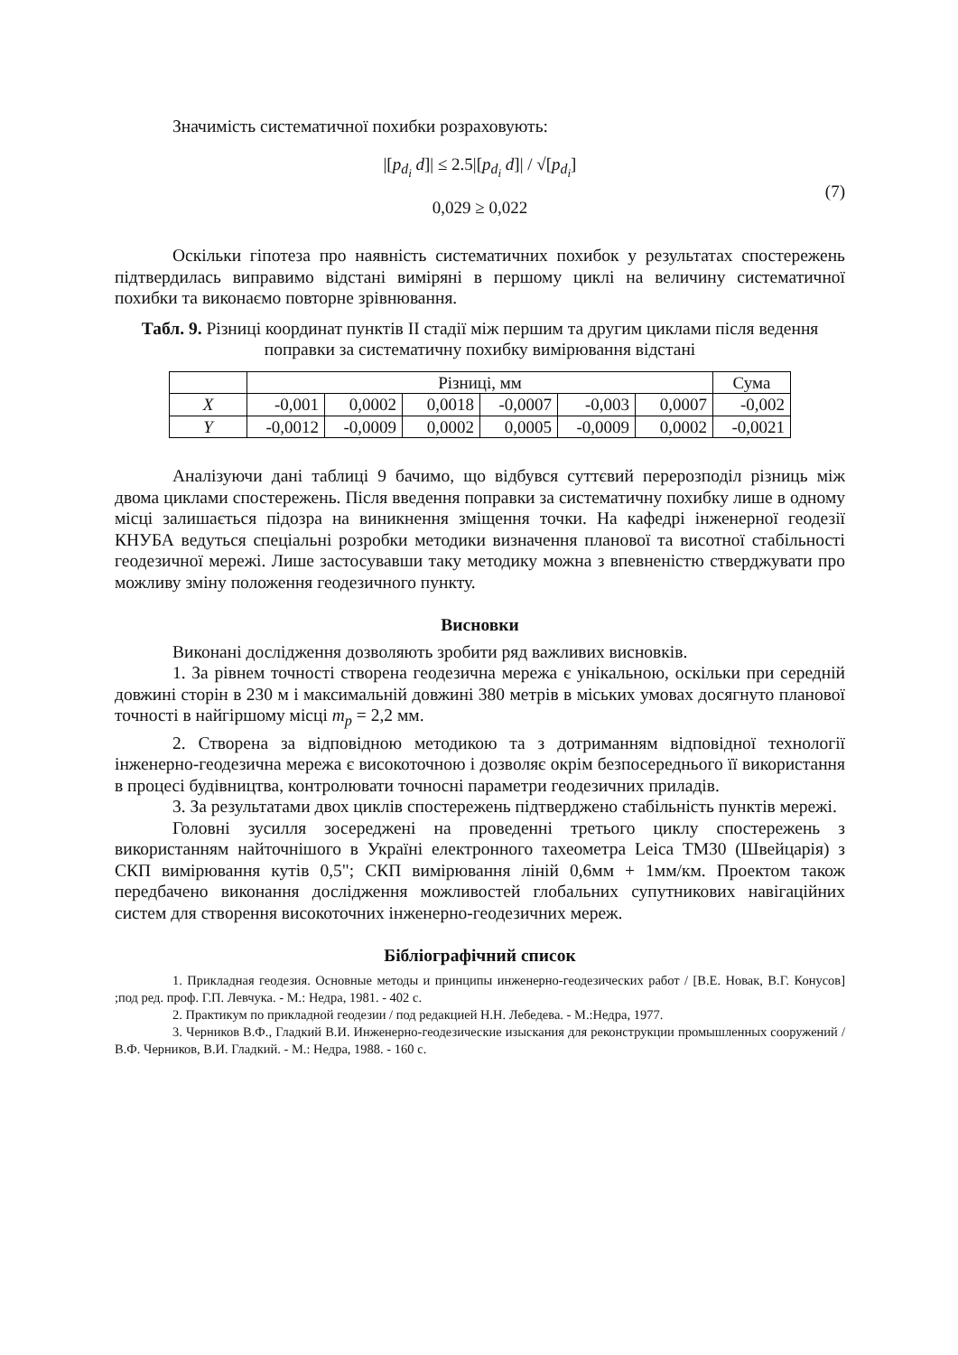Значимість систематичної похибки розраховують:
|[p<sub>d<sub>i</sub></sub> d]| ≤ 2.5|[p<sub>d<sub>i</sub></sub> d]| / √[p<sub>d<sub>i</sub></sub>]
(7)
0,029 ≥ 0,022
Оскільки гіпотеза про наявність систематичних похибок у результатах спостережень підтвердилась виправимо відстані виміряні в першому циклі на величину систематичної похибки та виконаємо повторне зрівнювання.
Табл. 9. Різниці координат пунктів II стадії між першим та другим циклами після ведення поправки за систематичну похибку вимірювання відстані
| | Різниці, мм | | | | | | Сума |
| X | -0,001 | 0,0002 | 0,0018 | -0,0007 | -0,003 | 0,0007 | -0,002 |
| Y | -0,0012 | -0,0009 | 0,0002 | 0,0005 | -0,0009 | 0,0002 | -0,0021 |
Аналізуючи дані таблиці 9 бачимо, що відбувся суттєвий перерозподіл різниць між двома циклами спостережень. Після введення поправки за систематичну похибку лише в одному місці залишається підозра на виникнення зміщення точки. На кафедрі інженерної геодезії КНУБА ведуться спеціальні розробки методики визначення планової та висотної стабільності геодезичної мережі. Лише застосувавши таку методику можна з впевненістю стверджувати про можливу зміну положення геодезичного пункту.
Висновки
Виконані дослідження дозволяють зробити ряд важливих висновків.
1. За рівнем точності створена геодезична мережа є унікальною, оскільки при середній довжині сторін в 230 м і максимальній довжині 380 метрів в міських умовах досягнуто планової точності в найгіршому місці m<sub>p</sub> = 2,2 мм.
2. Створена за відповідною методикою та з дотриманням відповідної технології інженерно-геодезична мережа є високоточною і дозволяє окрім безпосереднього її використання в процесі будівництва, контролювати точносні параметри геодезичних приладів.
3. За результатами двох циклів спостережень підтверджено стабільність пунктів мережі.
Головні зусилля зосереджені на проведенні третього циклу спостережень з використанням найточнішого в Україні електронного тахеометра Leica TM30 (Швейцарія) з СКП вимірювання кутів 0,5"; СКП вимірювання ліній 0,6мм + 1мм/км. Проектом також передбачено виконання дослідження можливостей глобальних супутникових навігаційних систем для створення високоточних інженерно-геодезичних мереж.
Бібліографічний список
1. Прикладная геодезия. Основные методы и принципы инженерно-геодезических работ / [В.Е. Новак, В.Г. Конусов] ;под ред. проф. Г.П. Левчука. - М.: Недра, 1981. - 402 с.
2. Практикум по прикладной геодезии / под редакцией Н.Н. Лебедева. - М.:Недра, 1977.
3. Черников В.Ф., Гладкий В.И. Инженерно-геодезические изыскания для реконструкции промышленных сооружений / В.Ф. Черников, В.И. Гладкий. - М.: Недра, 1988. - 160 с.